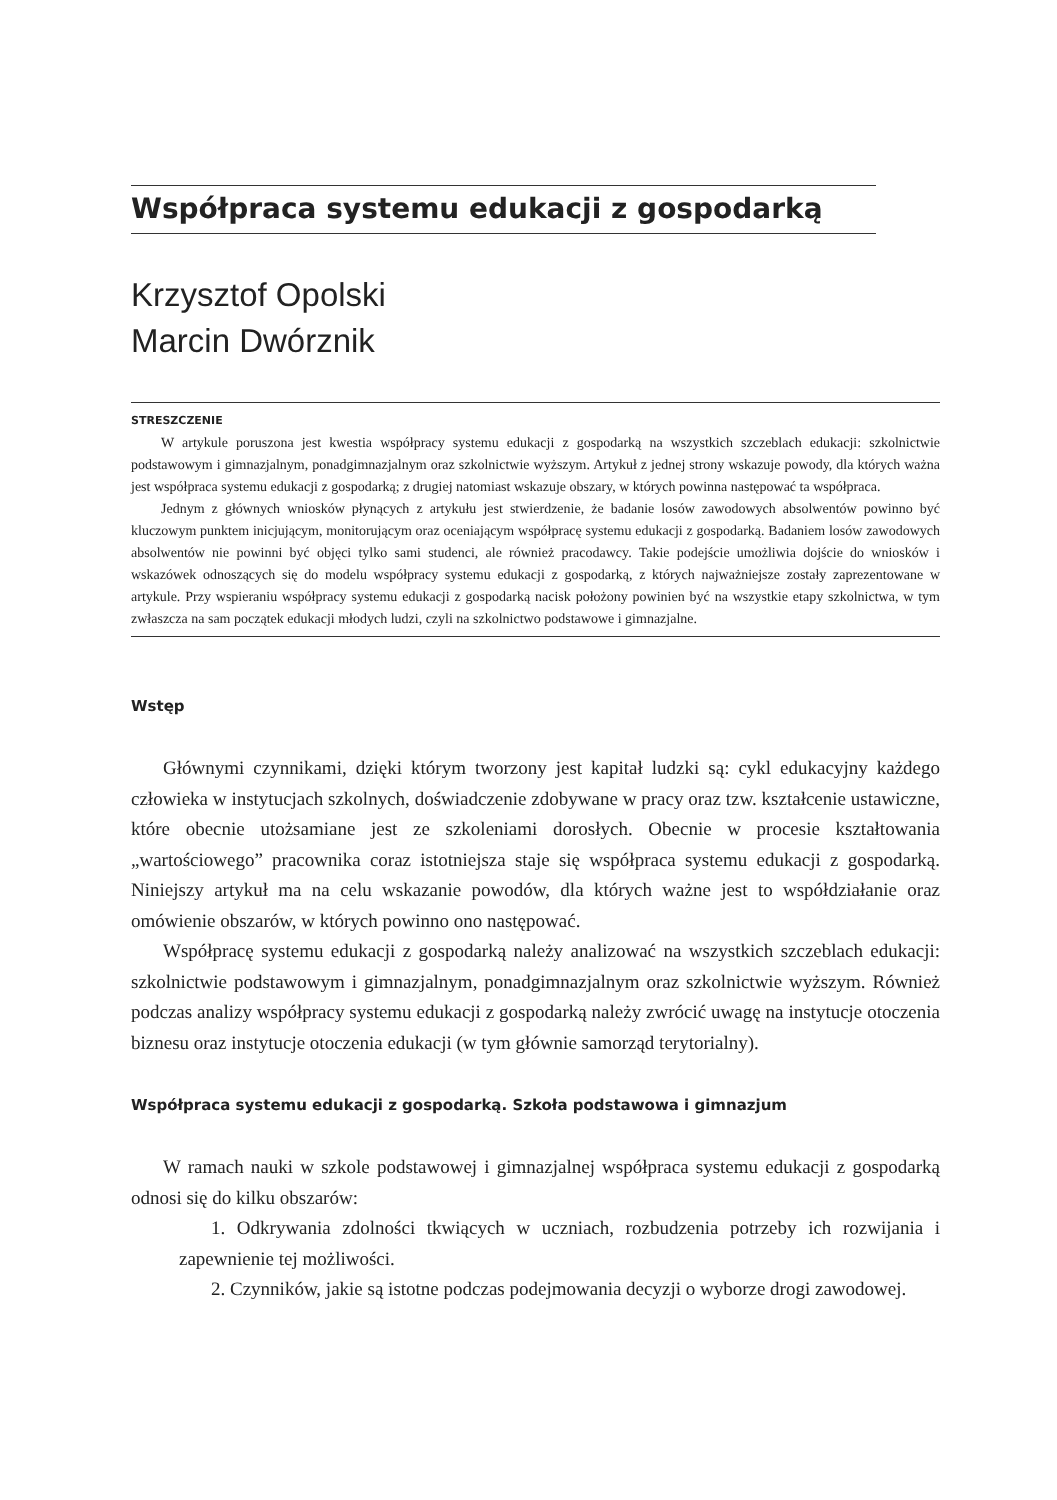Współpraca systemu edukacji z gospodarką
Krzysztof Opolski
Marcin Dwórznik
STRESZCZENIE
W artykule poruszona jest kwestia współpracy systemu edukacji z gospodarką na wszystkich szczeblach edukacji: szkolnictwie podstawowym i gimnazjalnym, ponadgimnazjalnym oraz szkolnictwie wyższym. Artykuł z jednej strony wskazuje powody, dla których ważna jest współpraca systemu edukacji z gospodarką; z drugiej natomiast wskazuje obszary, w których powinna następować ta współpraca.
Jednym z głównych wniosków płynących z artykułu jest stwierdzenie, że badanie losów zawodowych absolwentów powinno być kluczowym punktem inicjującym, monitorującym oraz oceniającym współpracę systemu edukacji z gospodarką. Badaniem losów zawodowych absolwentów nie powinni być objęci tylko sami studenci, ale również pracodawcy. Takie podejście umożliwia dojście do wniosków i wskazówek odnoszących się do modelu współpracy systemu edukacji z gospodarką, z których najważniejsze zostały zaprezentowane w artykule. Przy wspieraniu współpracy systemu edukacji z gospodarką nacisk położony powinien być na wszystkie etapy szkolnictwa, w tym zwłaszcza na sam początek edukacji młodych ludzi, czyli na szkolnictwo podstawowe i gimnazjalne.
Wstęp
Głównymi czynnikami, dzięki którym tworzony jest kapitał ludzki są: cykl edukacyjny każdego człowieka w instytucjach szkolnych, doświadczenie zdobywane w pracy oraz tzw. kształcenie ustawiczne, które obecnie utożsamiane jest ze szkoleniami dorosłych. Obecnie w procesie kształtowania „wartościowego” pracownika coraz istotniejsza staje się współpraca systemu edukacji z gospodarką. Niniejszy artykuł ma na celu wskazanie powodów, dla których ważne jest to współdziałanie oraz omówienie obszarów, w których powinno ono następować.
Współpracę systemu edukacji z gospodarką należy analizować na wszystkich szczeblach edukacji: szkolnictwie podstawowym i gimnazjalnym, ponadgimnazjalnym oraz szkolnictwie wyższym. Również podczas analizy współpracy systemu edukacji z gospodarką należy zwrócić uwagę na instytucje otoczenia biznesu oraz instytucje otoczenia edukacji (w tym głównie samorząd terytorialny).
Współpraca systemu edukacji z gospodarką. Szkoła podstawowa i gimnazjum
W ramach nauki w szkole podstawowej i gimnazjalnej współpraca systemu edukacji z gospodarką odnosi się do kilku obszarów:
1. Odkrywania zdolności tkwiących w uczniach, rozbudzenia potrzeby ich rozwijania i zapewnienie tej możliwości.
2. Czynników, jakie są istotne podczas podejmowania decyzji o wyborze drogi zawodowej.